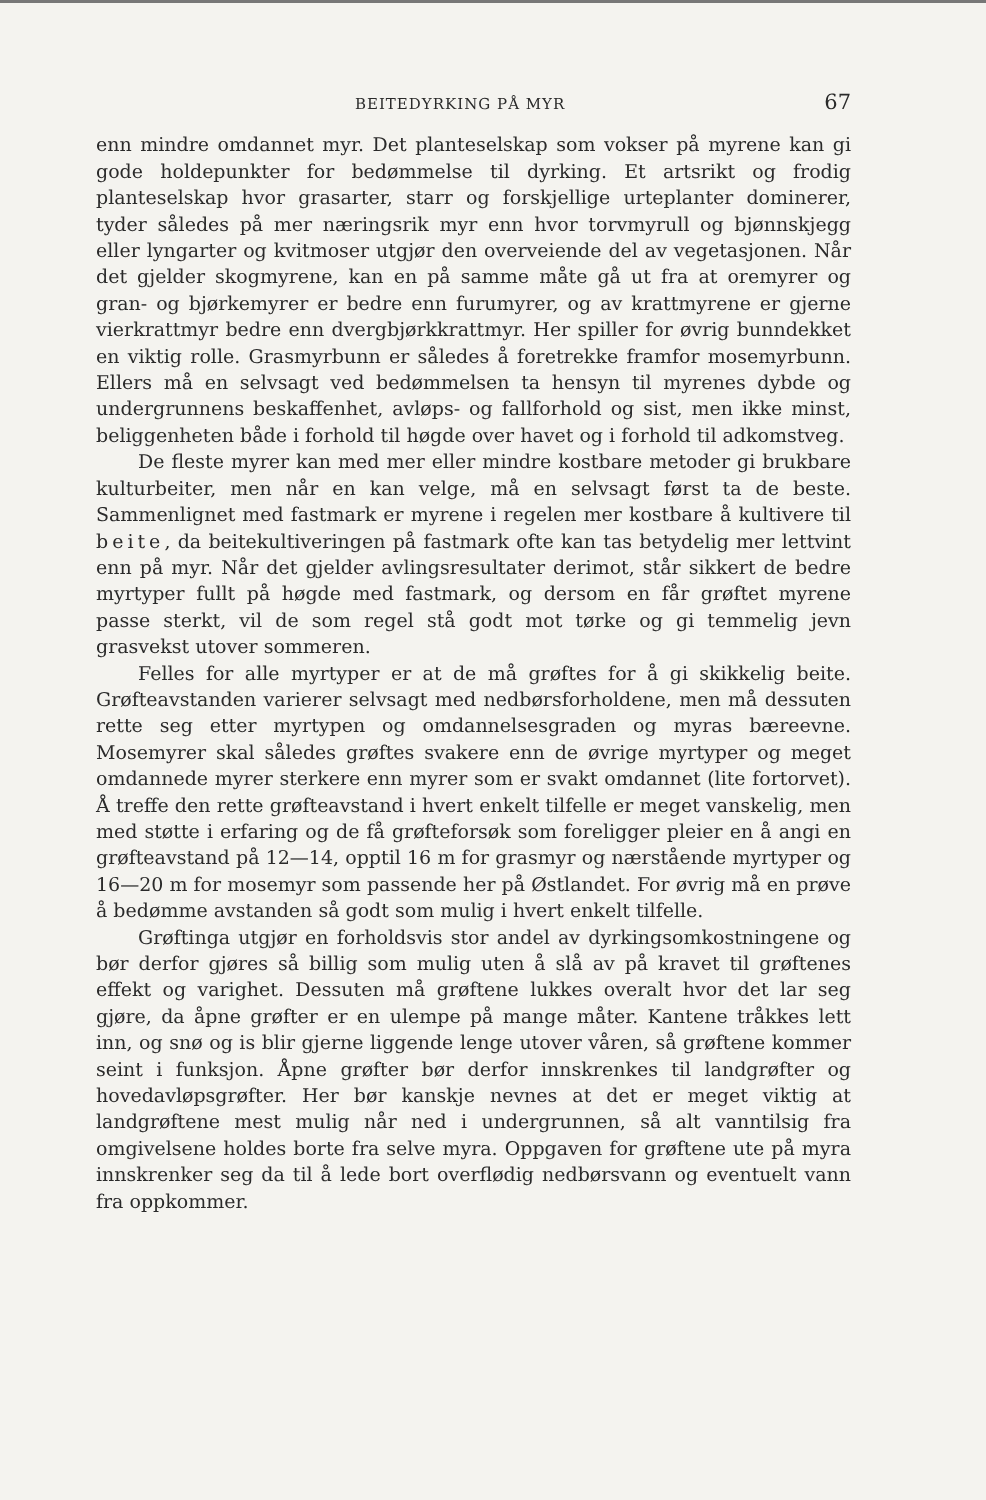BEITEDYRKING PÅ MYR 67
enn mindre omdannet myr. Det planteselskap som vokser på myrene kan gi gode holdepunkter for bedømmelse til dyrking. Et artsrikt og frodig planteselskap hvor grasarter, starr og forskjellige urteplanter dominerer, tyder således på mer næringsrik myr enn hvor torvmyrull og bjønnskjegg eller lyngarter og kvitmoser utgjør den overveiende del av vegetasjonen. Når det gjelder skogmyrene, kan en på samme måte gå ut fra at oremyrer og gran- og bjørkemyrer er bedre enn furumyrer, og av krattmyrene er gjerne vierkrattmyr bedre enn dvergbjørkkrattmyr. Her spiller for øvrig bunndekket en viktig rolle. Grasmyrbunn er således å foretrekke framfor mosemyrbunn. Ellers må en selvsagt ved bedømmelsen ta hensyn til myrenes dybde og undergrunnens beskaffenhet, avløps- og fallforhold og sist, men ikke minst, beliggenheten både i forhold til høgde over havet og i forhold til adkomstveg.
De fleste myrer kan med mer eller mindre kostbare metoder gi brukbare kulturbeiter, men når en kan velge, må en selvsagt først ta de beste. Sammenlignet med fastmark er myrene i regelen mer kostbare å kultivere til beite, da beitekultiveringen på fastmark ofte kan tas betydelig mer lettvint enn på myr. Når det gjelder avlingsresultater derimot, står sikkert de bedre myrtyper fullt på høgde med fastmark, og dersom en får grøftet myrene passe sterkt, vil de som regel stå godt mot tørke og gi temmelig jevn grasvekst utover sommeren.
Felles for alle myrtyper er at de må grøftes for å gi skikkelig beite. Grøfteavstanden varierer selvsagt med nedbørsforholdene, men må dessuten rette seg etter myrtypen og omdannelsesgraden og myras bæreevne. Mosemyrer skal således grøftes svakere enn de øvrige myrtyper og meget omdannede myrer sterkere enn myrer som er svakt omdannet (lite fortorvet). Å treffe den rette grøfteavstand i hvert enkelt tilfelle er meget vanskelig, men med støtte i erfaring og de få grøfteforsøk som foreligger pleier en å angi en grøfteavstand på 12—14, opptil 16 m for grasmyr og nærstående myrtyper og 16—20 m for mosemyr som passende her på Østlandet. For øvrig må en prøve å bedømme avstanden så godt som mulig i hvert enkelt tilfelle.
Grøftinga utgjør en forholdsvis stor andel av dyrkingsomkostningene og bør derfor gjøres så billig som mulig uten å slå av på kravet til grøftenes effekt og varighet. Dessuten må grøftene lukkes overalt hvor det lar seg gjøre, da åpne grøfter er en ulempe på mange måter. Kantene tråkkes lett inn, og snø og is blir gjerne liggende lenge utover våren, så grøftene kommer seint i funksjon. Åpne grøfter bør derfor innskrenkes til landgrøfter og hovedavløpsgrøfter. Her bør kanskje nevnes at det er meget viktig at landgrøftene mest mulig når ned i undergrunnen, så alt vanntilsig fra omgivelsene holdes borte fra selve myra. Oppgaven for grøftene ute på myra innskrenker seg da til å lede bort overflødig nedbørsvann og eventuelt vann fra oppkommer.